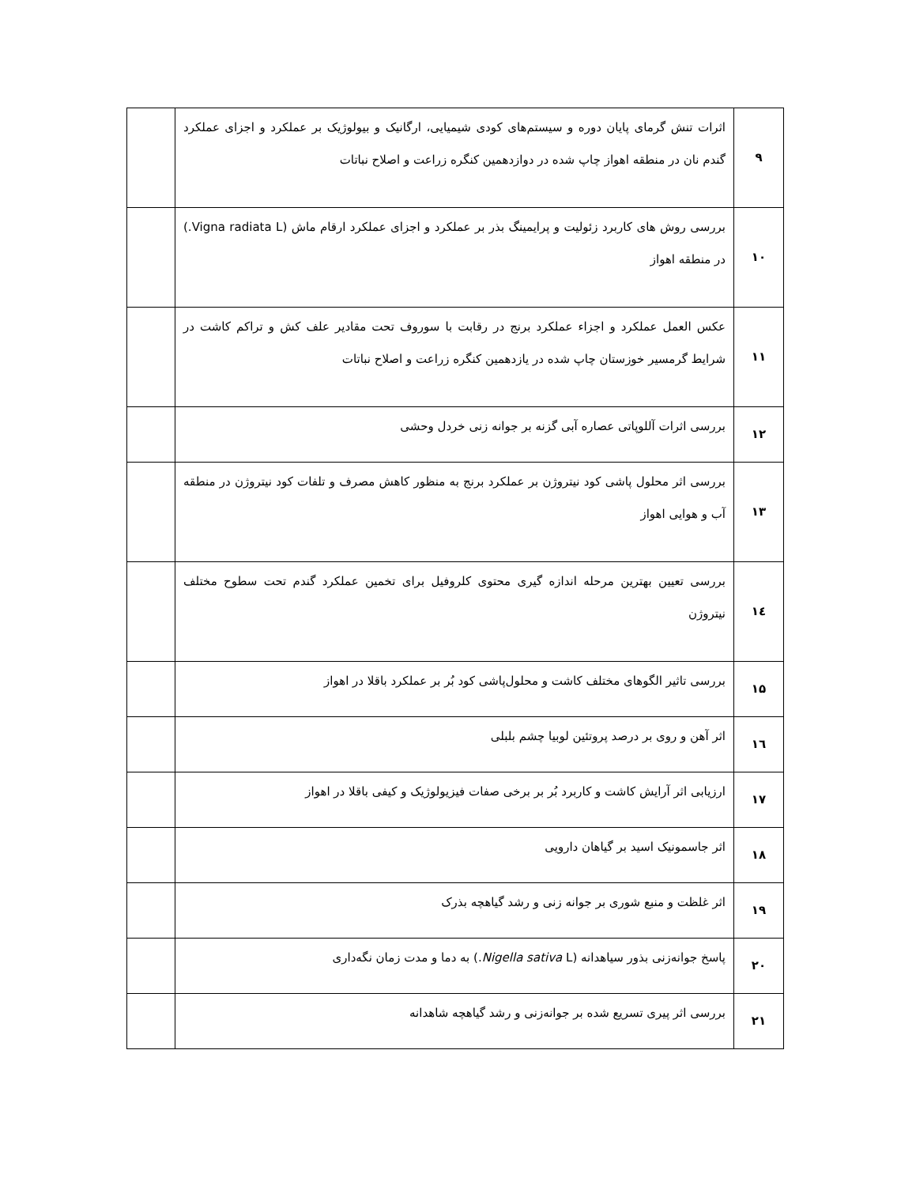| ۹ | اثرات تنش گرمای پایان دوره و سیستم‌های کودی شیمیایی، ارگانیک و بیولوژیک بر عملکرد و اجزای عملکرد گندم نان در منطقه اهواز چاپ شده در دوازدهمین کنگره زراعت و اصلاح نباتات | |
| ۱۰ | بررسی روش های کاربرد زئولیت و پرایمینگ بذر بر عملکرد و اجزای عملکرد ارقام ماش (Vigna radiata L.) در منطقه اهواز | |
| ۱۱ | عکس العمل عملکرد و اجزاء عملکرد برنج در رقابت با سوروف تحت مقادیر علف کش و تراکم کاشت در شرایط گرمسیر خوزستان چاپ شده در یازدهمین کنگره زراعت و اصلاح نباتات | |
| ۱۲ | بررسی اثرات آللوپاتی عصاره آبی گزنه بر جوانه زنی خردل وحشی | |
| ۱۳ | بررسی اثر محلول پاشی کود نیتروژن بر عملکرد برنج به منظور کاهش مصرف و تلفات کود نیتروژن در منطقه آب و هوایی اهواز | |
| ۱٤ | بررسی تعیین بهترین مرحله اندازه گیری محتوی کلروفیل برای تخمین عملکرد گندم تحت سطوح مختلف نیتروژن | |
| ۱۵ | بررسی تاثیر الگوهای مختلف کاشت و محلول‌پاشی کود بُر بر عملکرد باقلا در اهواز | |
| ۱٦ | اثر آهن و روی بر درصد پروتئین لوبیا چشم بلبلی | |
| ۱۷ | ارزیابی اثر آرایش کاشت و کاربرد بُر بر برخی صفات فیزیولوژیک و کیفی باقلا در اهواز | |
| ۱۸ | اثر جاسمونیک اسید بر گیاهان دارویی | |
| ۱۹ | اثر غلظت و منبع شوری بر جوانه زنی و رشد گیاهچه بذرک | |
| ۲۰ | پاسخ جوانه‌زنی بذور سیاهدانه ( Nigella sativa L.) به دما و مدت زمان نگه‌داری | |
| ۲۱ | بررسی اثر پیری تسریع شده بر جوانه‌زنی و رشد گیاهچه شاهدانه | |